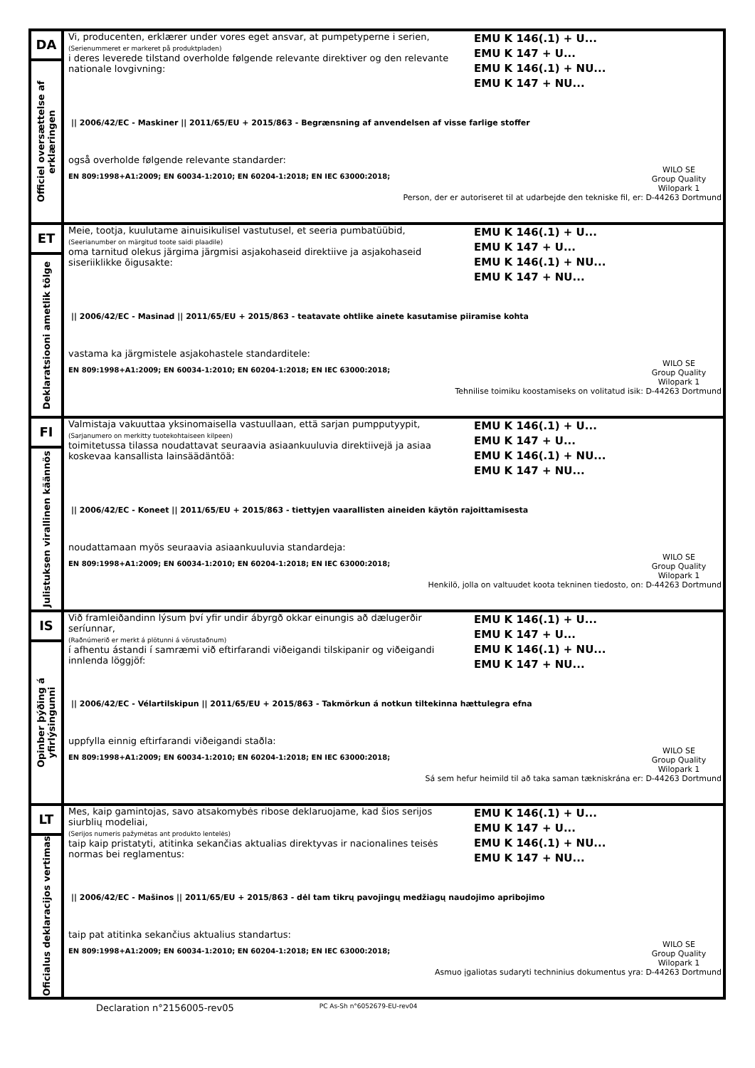| DA Officiel oversættelse af erklæringen | Vi, producenten, erklærer under vores eget ansvar, at pumpetyperne i serien, (Serienummeret er markeret på produktpladen) i deres leverede tilstand overholde følgende relevante direktiver og den relevante nationale lovgivning: EMU K 146(.1) + U... EMU K 147 + U... EMU K 146(.1) + NU... EMU K 147 + NU... // 2006/42/EC - Maskiner // 2011/65/EU + 2015/863 - Begrænsning af anvendelsen af visse farlige stoffer også overholde følgende relevante standarder: EN 809:1998+A1:2009; EN 60034-1:2010; EN 60204-1:2018; EN IEC 63000:2018; WILO SE Group Quality Wilopark 1 Person, der er autoriseret til at udarbejde den tekniske fil, er: D-44263 Dortmund |
| ET Deklaratsiooni ametlik tõlge | Meie, tootja, kuulutame ainuisikulisel vastutusel, et seeria pumbatüübid, (Seerianumber on märgitud toote saidi plaadile) oma tarnitud olekus järgima järgmisi asjakohaseid direktiive ja asjakohaseid siseriiklikke õigusakte: EMU K 146(.1) + U... EMU K 147 + U... EMU K 146(.1) + NU... EMU K 147 + NU... // 2006/42/EC - Masinad // 2011/65/EU + 2015/863 - teatavate ohtlike ainete kasutamise piiramise kohta vastama ka järgmistele asjakohastele standarditele: EN 809:1998+A1:2009; EN 60034-1:2010; EN 60204-1:2018; EN IEC 63000:2018; WILO SE Group Quality Wilopark 1 Tehnilise toimiku koostamiseks on volitatud isik: D-44263 Dortmund |
| FI Julistuksen virallinen käännös | Valmistaja vakuuttaa yksinomaisella vastuullaan, että sarjan pumpputyypit, (Sarjanumero on merkitty tuotekohtaiseen kilpeen) toimitetussa tilassa noudattavat seuraavia asiaankuuluvia direktiivejä ja asiaa koskevaa kansallista lainsäädäntöä: EMU K 146(.1) + U... EMU K 147 + U... EMU K 146(.1) + NU... EMU K 147 + NU... // 2006/42/EC - Koneet // 2011/65/EU + 2015/863 - tiettyjen vaarallisten aineiden käytön rajoittamisesta noudattamaan myös seuraavia asiaankuuluvia standardeja: EN 809:1998+A1:2009; EN 60034-1:2010; EN 60204-1:2018; EN IEC 63000:2018; WILO SE Group Quality Wilopark 1 Henkilö, jolla on valtuudet koota tekninen tiedosto, on: D-44263 Dortmund |
| IS Opinber þýðing á yfirlýsingunni | Við framleiðandinn lýsum því yfir undir ábyrgð okkar einungis að dælugerðir seríunnar, (Raðnúmerið er merkt á plötunni á vörustaðnum) í afhentu ástandi í samræmi við eftirfarandi viðeigandi tilskipanir og viðeigandi innlenda löggjöf: EMU K 146(.1) + U... EMU K 147 + U... EMU K 146(.1) + NU... EMU K 147 + NU... // 2006/42/EC - Vélartilskipun // 2011/65/EU + 2015/863 - Takmörkun á notkun tiltekinna hættulegra efna uppfylla einnig eftirfarandi viðeigandi staðla: EN 809:1998+A1:2009; EN 60034-1:2010; EN 60204-1:2018; EN IEC 63000:2018; WILO SE Group Quality Wilopark 1 Sá sem hefur heimild til að taka saman tækniskrána er: D-44263 Dortmund |
| LT Oficialus deklaracijos vertimas | Mes, kaip gamintojas, savo atsakomybės ribose deklaruojame, kad šios serijos siurblių modeliai, (Serijos numeris pažymėtas ant produkto lentelės) taip kaip pristatyti, atitinka sekančias aktualias direktyvas ir nacionalines teisės normas bei reglamentus: EMU K 146(.1) + U... EMU K 147 + U... EMU K 146(.1) + NU... EMU K 147 + NU... // 2006/42/EC - Mašinos // 2011/65/EU + 2015/863 - dėl tam tikrų pavojingų medžiagų naudojimo apribojimo taip pat atitinka sekančius aktualius standartus: EN 809:1998+A1:2009; EN 60034-1:2010; EN 60204-1:2018; EN IEC 63000:2018; WILO SE Group Quality Wilopark 1 Asmuo įgaliotas sudaryti techninius dokumentus yra: D-44263 Dortmund |
Declaration n°2156005-rev05 PC As-Sh n°6052679-EU-rev04